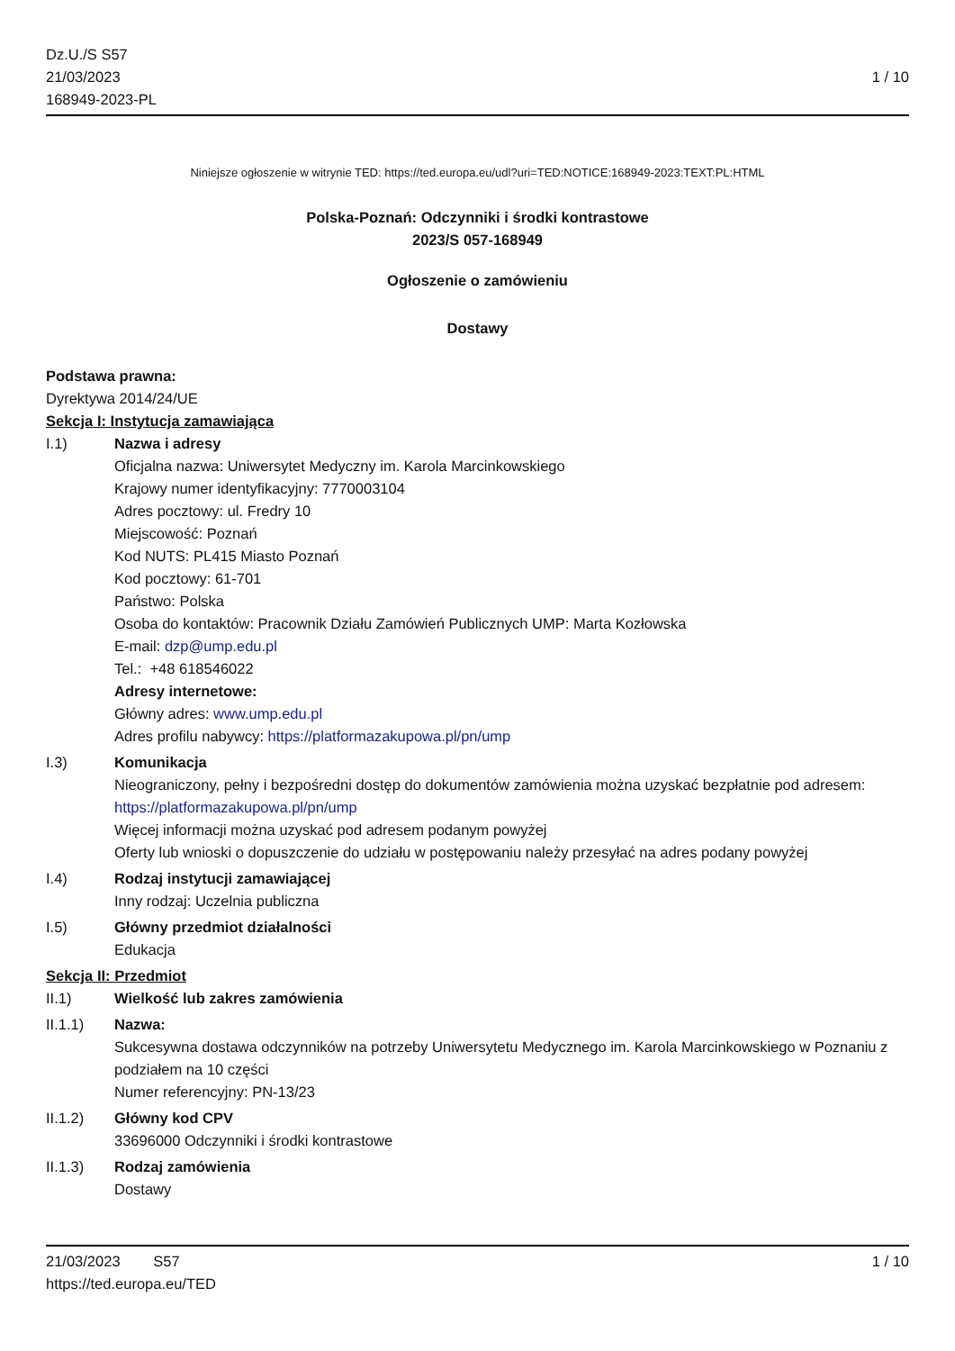Dz.U./S S57
21/03/2023
168949-2023-PL
1 / 10
Niniejsze ogłoszenie w witrynie TED: https://ted.europa.eu/udl?uri=TED:NOTICE:168949-2023:TEXT:PL:HTML
Polska-Poznań: Odczynniki i środki kontrastowe
2023/S 057-168949
Ogłoszenie o zamówieniu
Dostawy
Podstawa prawna:
Dyrektywa 2014/24/UE
Sekcja I: Instytucja zamawiająca
I.1) Nazwa i adresy
Oficjalna nazwa: Uniwersytet Medyczny im. Karola Marcinkowskiego
Krajowy numer identyfikacyjny: 7770003104
Adres pocztowy: ul. Fredry 10
Miejscowość: Poznań
Kod NUTS: PL415 Miasto Poznań
Kod pocztowy: 61-701
Państwo: Polska
Osoba do kontaktów: Pracownik Działu Zamówień Publicznych UMP: Marta Kozłowska
E-mail: dzp@ump.edu.pl
Tel.: +48 618546022
Adresy internetowe:
Główny adres: www.ump.edu.pl
Adres profilu nabywcy: https://platformazakupowa.pl/pn/ump
I.3) Komunikacja
Nieograniczony, pełny i bezpośredni dostęp do dokumentów zamówienia można uzyskać bezpłatnie pod adresem: https://platformazakupowa.pl/pn/ump
Więcej informacji można uzyskać pod adresem podanym powyżej
Oferty lub wnioski o dopuszczenie do udziału w postępowaniu należy przesyłać na adres podany powyżej
I.4) Rodzaj instytucji zamawiającej
Inny rodzaj: Uczelnia publiczna
I.5) Główny przedmiot działalności
Edukacja
Sekcja II: Przedmiot
II.1) Wielkość lub zakres zamówienia
II.1.1) Nazwa:
Sukcesywna dostawa odczynników na potrzeby Uniwersytetu Medycznego im. Karola Marcinkowskiego w Poznaniu z podziałem na 10 części
Numer referencyjny: PN-13/23
II.1.2) Główny kod CPV
33696000 Odczynniki i środki kontrastowe
II.1.3) Rodzaj zamówienia
Dostawy
21/03/2023 S57 1 / 10
https://ted.europa.eu/TED